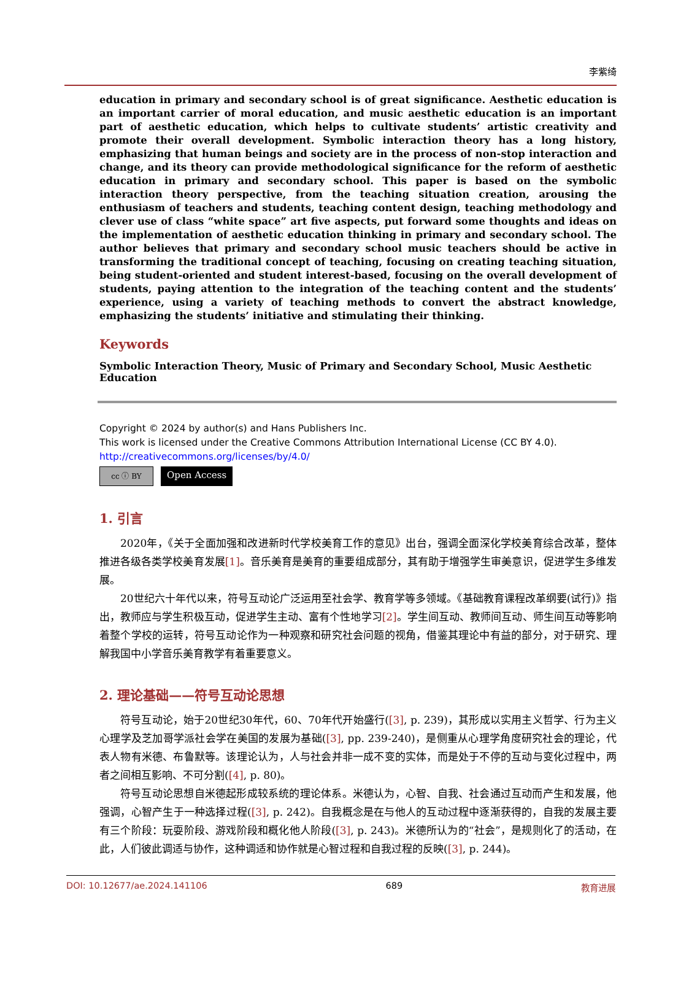李紫绮
education in primary and secondary school is of great significance. Aesthetic education is an important carrier of moral education, and music aesthetic education is an important part of aesthetic education, which helps to cultivate students’ artistic creativity and promote their overall development. Symbolic interaction theory has a long history, emphasizing that human beings and society are in the process of non-stop interaction and change, and its theory can provide methodological significance for the reform of aesthetic education in primary and secondary school. This paper is based on the symbolic interaction theory perspective, from the teaching situation creation, arousing the enthusiasm of teachers and students, teaching content design, teaching methodology and clever use of class “white space” art five aspects, put forward some thoughts and ideas on the implementation of aesthetic education thinking in primary and secondary school. The author believes that primary and secondary school music teachers should be active in transforming the traditional concept of teaching, focusing on creating teaching situation, being student-oriented and student interest-based, focusing on the overall development of students, paying attention to the integration of the teaching content and the students’ experience, using a variety of teaching methods to convert the abstract knowledge, emphasizing the students’ initiative and stimulating their thinking.
Keywords
Symbolic Interaction Theory, Music of Primary and Secondary School, Music Aesthetic Education
Copyright © 2024 by author(s) and Hans Publishers Inc.
This work is licensed under the Creative Commons Attribution International License (CC BY 4.0).
http://creativecommons.org/licenses/by/4.0/
cc ⓘ BY
Open Access
1. 引言
2020年，《关于全面加强和改进新时代学校美育工作的意见》出台，强调全面深化学校美育综合改革，整体推进各级各类学校美育发展[1]。音乐美育是美育的重要组成部分，其有助于增强学生审美意识，促进学生多维发展。
20世纪六十年代以来，符号互动论广泛运用至社会学、教育学等多领域。《基础教育课程改革纲要(试行)》指出，教师应与学生积极互动，促进学生主动、富有个性地学习[2]。学生间互动、教师间互动、师生间互动等影响着整个学校的运转，符号互动论作为一种观察和研究社会问题的视角，借鉴其理论中有益的部分，对于研究、理解我国中小学音乐美育教学有着重要意义。
2. 理论基础——符号互动论思想
符号互动论，始于20世纪30年代，60、70年代开始盛行([3], p. 239)，其形成以实用主义哲学、行为主义心理学及芝加哥学派社会学在美国的发展为基础([3], pp. 239-240)，是侧重从心理学角度研究社会的理论，代表人物有米德、布鲁默等。该理论认为，人与社会并非一成不变的实体，而是处于不停的互动与变化过程中，两者之间相互影响、不可分割([4], p. 80)。
符号互动论思想自米德起形成较系统的理论体系。米德认为，心智、自我、社会通过互动而产生和发展，他强调，心智产生于一种选择过程([3], p. 242)。自我概念是在与他人的互动过程中逐渐获得的，自我的发展主要有三个阶段：玩耍阶段、游戏阶段和概化他人阶段([3], p. 243)。米德所认为的“社会”，是规则化了的活动，在此，人们彼此调适与协作，这种调适和协作就是心智过程和自我过程的反映([3], p. 244)。
DOI: 10.12677/ae.2024.141106 689 教育进展